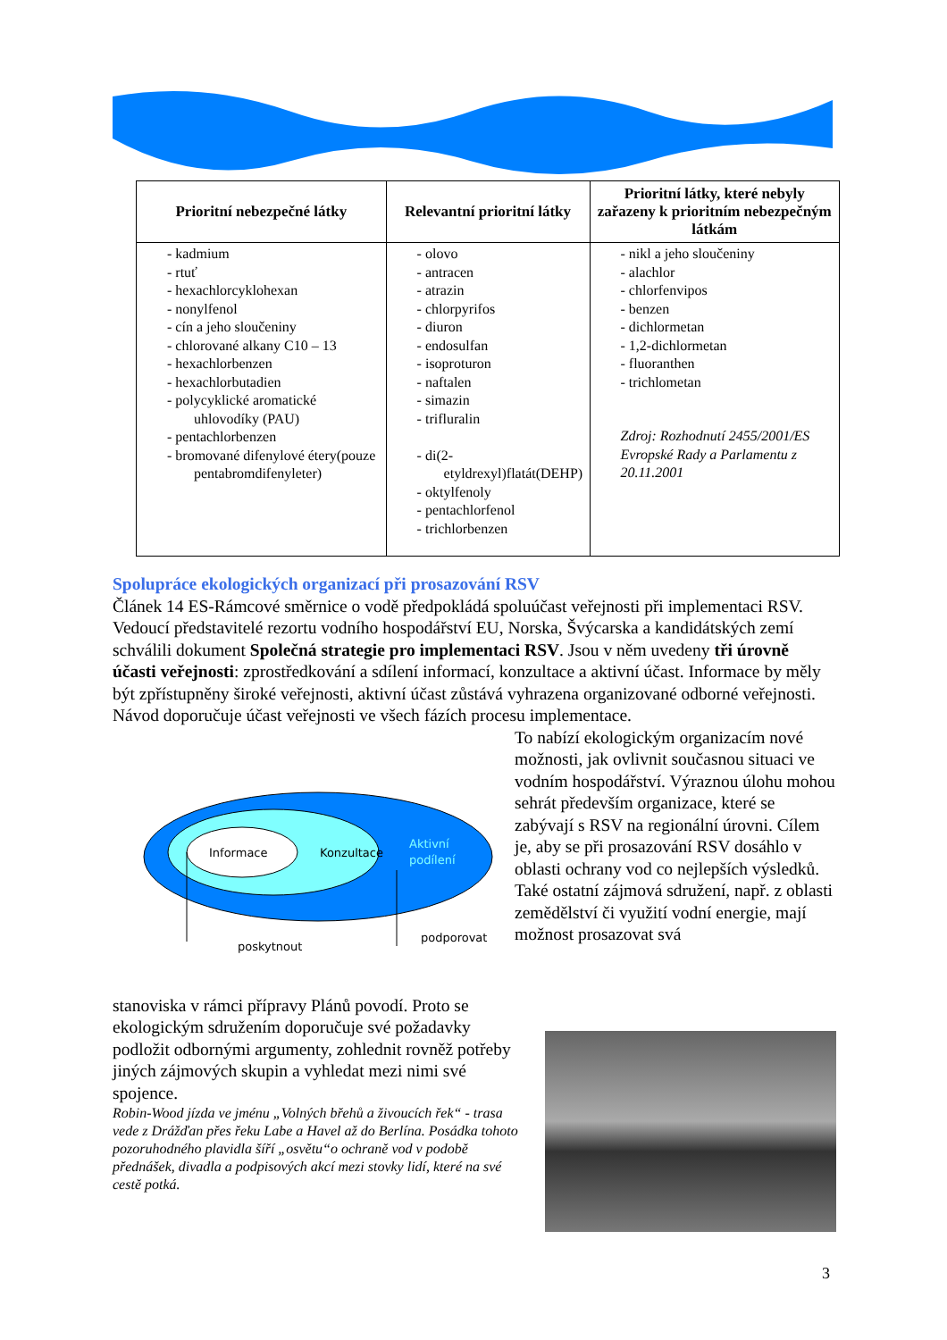| Prioritní nebezpečné látky | Relevantní prioritní látky | Prioritní látky, které nebyly zařazeny k prioritním nebezpečným látkám |
| --- | --- | --- |
| - kadmium - rtuť - hexachlorcyklohexan - nonylfenol - cín a jeho sloučeniny - chlorované alkany C10 – 13 - hexachlorbenzen - hexachlorbutadien - polycyklické aromatické uhlovodíky (PAU) - pentachlorbenzen - bromované difenylové étery(pouze pentabromdifenyleter) | - olovo - antracen - atrazin - chlorpyrifos - diuron - endosulfan - isoproturon - naftalen - simazin - trifluralin - di(2-etyldrexyl)flatát(DEHP) - oktylfenoly - pentachlorfenol - trichlorbenzen | - nikl a jeho sloučeniny - alachlor - chlorfenvipos - benzen - dichlormetan - 1,2-dichlormetan - fluoranthen - trichlometan Zdroj: Rozhodnutí 2455/2001/ES Evropské Rady a Parlamentu z 20.11.2001 |
Spolupráce ekologických organizací při prosazování RSV
Článek 14 ES-Rámcové směrnice o vodě předpokládá spoluúčast veřejnosti při implementaci RSV. Vedoucí představitelé rezortu vodního hospodářství EU, Norska, Švýcarska a kandidátských zemí schválili dokument Společná strategie pro implementaci RSV. Jsou v něm uvedeny tři úrovně účasti veřejnosti: zprostředkování a sdílení informací, konzultace a aktivní účast. Informace by měly být zpřístupněny široké veřejnosti, aktivní účast zůstává vyhrazena organizované odborné veřejnosti. Návod doporučuje účast veřejnosti ve všech fázích procesu implementace.
Informace
Konzultace
Aktivní
podílení
poskytnout
podporovat
To nabízí ekologickým organizacím nové možnosti, jak ovlivnit současnou situaci ve vodním hospodářství. Výraznou úlohu mohou sehrát především organizace, které se zabývají s RSV na regionální úrovni. Cílem je, aby se při prosazování RSV dosáhlo v oblasti ochrany vod co nejlepších výsledků. Také ostatní zájmová sdružení, např. z oblasti zemědělství či využití vodní energie, mají možnost prosazovat svá
stanoviska v rámci přípravy Plánů povodí. Proto se ekologickým sdružením doporučuje své požadavky podložit odbornými argumenty, zohlednit rovněž potřeby jiných zájmových skupin a vyhledat mezi nimi své spojence.
Robin-Wood jízda ve jménu „Volných břehů a živoucích řek“ - trasa vede z Drážďan přes řeku Labe a Havel až do Berlína. Posádka tohoto pozoruhodného plavidla šíří „osvětu“o ochraně vod v podobě přednášek, divadla a podpisových akcí mezi stovky lidí, které na své cestě potká.
3